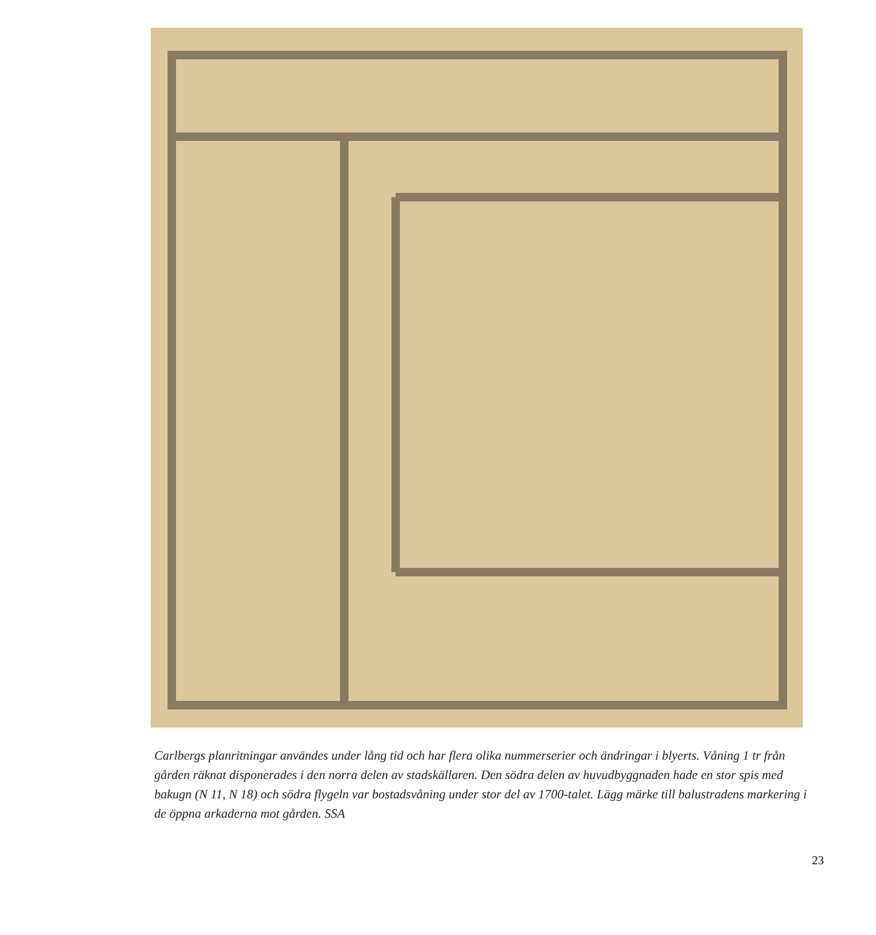Carlbergs planritningar användes under lång tid och har flera olika nummerserier och ändringar i blyerts. Våning 1 tr från gården räknat disponerades i den norra delen av stadskällaren. Den södra delen av huvud­byggnaden hade en stor spis med bakugn (N 11, N 18) och södra flygeln var bostadsvåning under stor del av 1700-talet. Lägg märke till balustradens markering i de öppna arkaderna mot gården. SSA
23